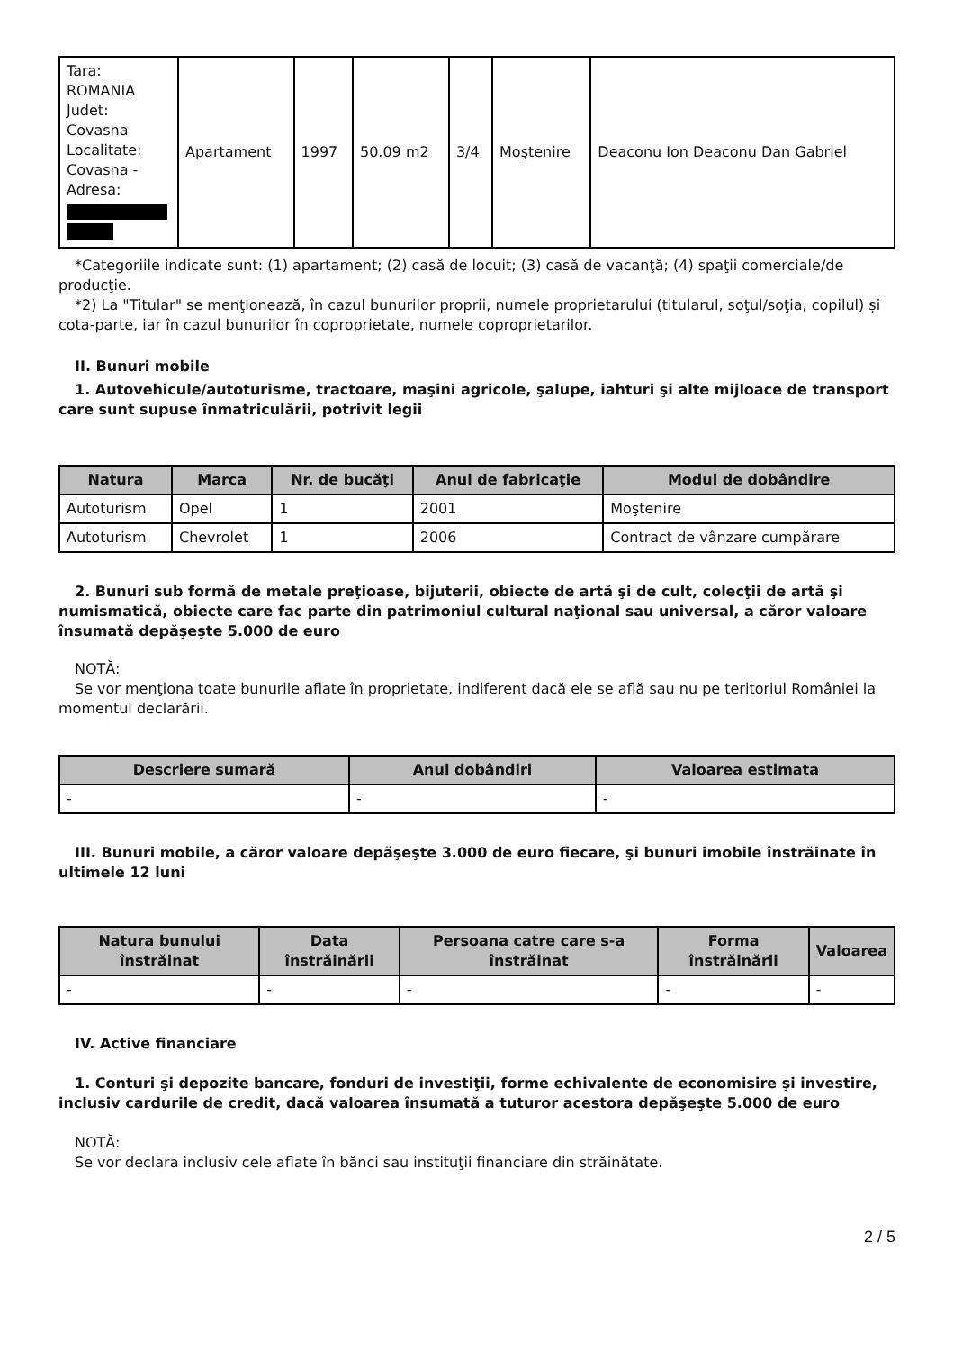| Tara: ROMANIA Judet: Covasna Localitate: Covasna - Adresa: | Apartament | 1997 | 50.09 m2 | 3/4 | Moştenire | Deaconu Ion Deaconu Dan Gabriel |
*Categoriile indicate sunt: (1) apartament; (2) casă de locuit; (3) casă de vacanţă; (4) spaţii comerciale/de producţie.
*2) La "Titular" se menţionează, în cazul bunurilor proprii, numele proprietarului (titularul, soţul/soţia, copilul) și cota-parte, iar în cazul bunurilor în coproprietate, numele coproprietarilor.
II. Bunuri mobile
1. Autovehicule/autoturisme, tractoare, maşini agricole, şalupe, iahturi şi alte mijloace de transport care sunt supuse înmatriculării, potrivit legii
| Natura | Marca | Nr. de bucăţi | Anul de fabricaţie | Modul de dobândire |
| --- | --- | --- | --- | --- |
| Autoturism | Opel | 1 | 2001 | Moştenire |
| Autoturism | Chevrolet | 1 | 2006 | Contract de vânzare cumpărare |
2. Bunuri sub formă de metale preţioase, bijuterii, obiecte de artă şi de cult, colecţii de artă şi numismatică, obiecte care fac parte din patrimoniul cultural naţional sau universal, a căror valoare însumată depăşeşte 5.000 de euro
NOTĂ:
Se vor menţiona toate bunurile aflate în proprietate, indiferent dacă ele se află sau nu pe teritoriul României la momentul declarării.
| Descriere sumară | Anul dobândiri | Valoarea estimata |
| --- | --- | --- |
| - | - | - |
III. Bunuri mobile, a căror valoare depăşeşte 3.000 de euro fiecare, şi bunuri imobile înstrăinate în ultimele 12 luni
| Natura bunului înstrăinat | Data înstrăinării | Persoana catre care s-a înstrăinat | Forma înstrăinării | Valoarea |
| --- | --- | --- | --- | --- |
| - | - | - | - | - |
IV. Active financiare
1. Conturi şi depozite bancare, fonduri de investiţii, forme echivalente de economisire şi investire, inclusiv cardurile de credit, dacă valoarea însumată a tuturor acestora depăşeşte 5.000 de euro
NOTĂ:
Se vor declara inclusiv cele aflate în bănci sau instituţii financiare din străinătate.
2 / 5